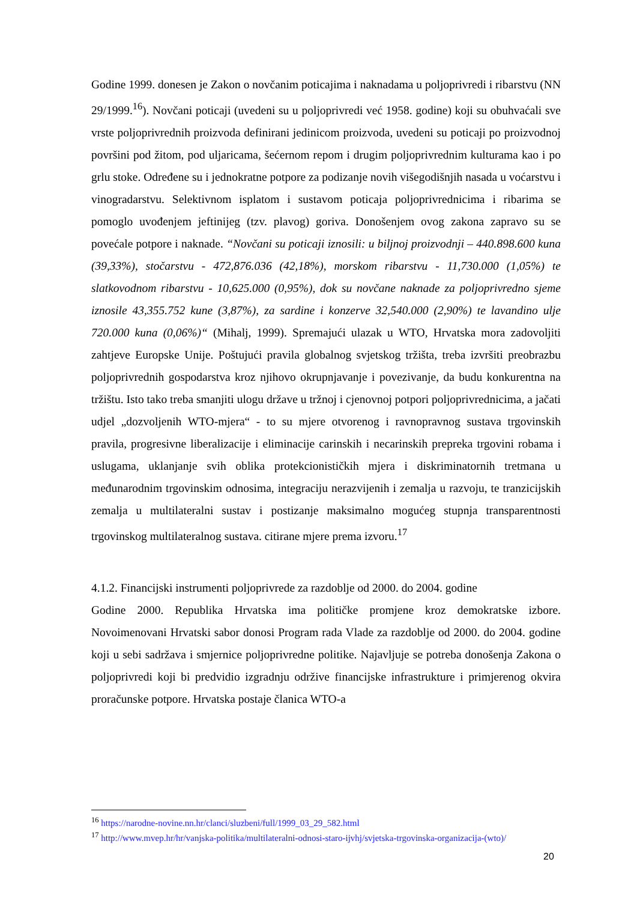Godine 1999. donesen je Zakon o novčanim poticajima i naknadama u poljoprivredi i ribarstvu (NN 29/1999.<sup>16</sup>). Novčani poticaji (uvedeni su u poljoprivredi već 1958. godine) koji su obuhvaćali sve vrste poljoprivrednih proizvoda definirani jedinicom proizvoda, uvedeni su poticaji po proizvodnoj površini pod žitom, pod uljaricama, šećernom repom i drugim poljoprivrednim kulturama kao i po grlu stoke. Određene su i jednokratne potpore za podizanje novih višegodišnjih nasada u voćarstvu i vinogradarstvu. Selektivnom isplatom i sustavom poticaja poljoprivrednicima i ribarima se pomoglo uvođenjem jeftinijeg (tzv. plavog) goriva. Donošenjem ovog zakona zapravo su se povećale potpore i naknade. “Novčani su poticaji iznosili: u biljnoj proizvodnji – 440.898.600 kuna (39,33%), stočarstvu - 472,876.036 (42,18%), morskom ribarstvu - 11,730.000 (1,05%) te slatkovodnom ribarstvu - 10,625.000 (0,95%), dok su novčane naknade za poljoprivredno sjeme iznosile 43,355.752 kune (3,87%), za sardine i konzerve 32,540.000 (2,90%) te lavandino ulje 720.000 kuna (0,06%)“ (Mihalj, 1999). Spremajući ulazak u WTO, Hrvatska mora zadovoljiti zahtjeve Europske Unije. Poštujući pravila globalnog svjetskog tržišta, treba izvršiti preobrazbu poljoprivrednih gospodarstva kroz njihovo okrupnjavanje i povezivanje, da budu konkurentna na tržištu. Isto tako treba smanjiti ulogu države u tržnoj i cjenovnoj potpori poljoprivrednicima, a jačati udjel „dozvoljenih WTO-mjera“ - to su mjere otvorenog i ravnopravnog sustava trgovinskih pravila, progresivne liberalizacije i eliminacije carinskih i necarinskih prepreka trgovini robama i uslugama, uklanjanje svih oblika protekcionističkih mjera i diskriminatornih tretmana u međunarodnim trgovinskim odnosima, integraciju nerazvijenih i zemalja u razvoju, te tranzicijskih zemalja u multilateralni sustav i postizanje maksimalno mogućeg stupnja transparentnosti trgovinskog multilateralnog sustava. citirane mjere prema izvoru.<sup>17</sup>
4.1.2. Financijski instrumenti poljoprivrede za razdoblje od 2000. do 2004. godine
Godine 2000. Republika Hrvatska ima političke promjene kroz demokratske izbore. Novoimenovani Hrvatski sabor donosi Program rada Vlade za razdoblje od 2000. do 2004. godine koji u sebi sadržava i smjernice poljoprivredne politike. Najavljuje se potreba donošenja Zakona o poljoprivredi koji bi predvidio izgradnju održive financijske infrastrukture i primjerenog okvira proračunske potpore. Hrvatska postaje članica WTO-a
<sup>16</sup> https://narodne-novine.nn.hr/clanci/sluzbeni/full/1999_03_29_582.html
<sup>17</sup> http://www.mvep.hr/hr/vanjska-politika/multilateralni-odnosi-staro-ijvhj/svjetska-trgovinska-organizacija-(wto)/
20